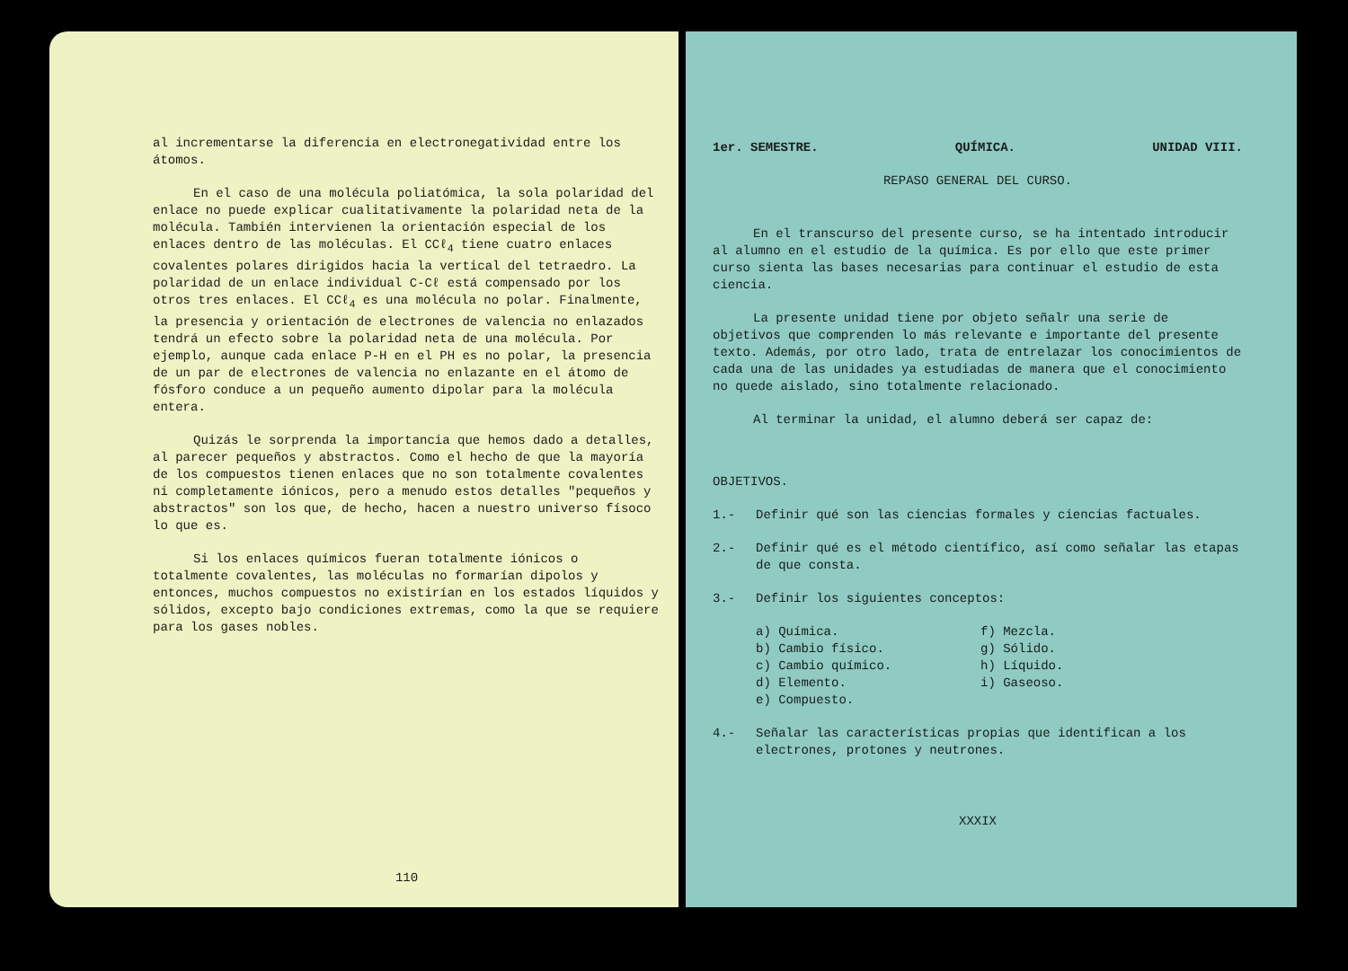al incrementarse la diferencia en electronegatividad entre los átomos.
En el caso de una molécula poliatómica, la sola polaridad del enlace no puede explicar cualitativamente la polaridad neta de la molécula. También intervienen la orientación especial de los enlaces dentro de las moléculas. El CCℓ<sub>4</sub> tiene cuatro enlaces covalentes polares dirigidos hacia la vertical del tetraedro. La polaridad de un enlace individual C-Cℓ está compensado por los otros tres enlaces. El CCℓ<sub>4</sub> es una molécula no polar. Finalmente, la presencia y orientación de electrones de valencia no enlazados tendrá un efecto sobre la polaridad neta de una molécula. Por ejemplo, aunque cada enlace P-H en el PH es no polar, la presencia de un par de electrones de valencia no enlazante en el átomo de fósforo conduce a un pequeño aumento dipolar para la molécula entera.
Quizás le sorprenda la importancia que hemos dado a detalles, al parecer pequeños y abstractos. Como el hecho de que la mayoría de los compuestos tienen enlaces que no son totalmente covalentes ni completamente iónicos, pero a menudo estos detalles "pequeños y abstractos" son los que, de hecho, hacen a nuestro universo físoco lo que es.
Si los enlaces químicos fueran totalmente iónicos o totalmente covalentes, las moléculas no formarían dipolos y entonces, muchos compuestos no existirían en los estados líquidos y sólidos, excepto bajo condiciones extremas, como la que se requiere para los gases nobles.
110
1er. SEMESTRE. QUÍMICA. UNIDAD VIII.
REPASO GENERAL DEL CURSO.
En el transcurso del presente curso, se ha intentado introducir al alumno en el estudio de la química. Es por ello que este primer curso sienta las bases necesarias para continuar el estudio de esta ciencia.
La presente unidad tiene por objeto señalr una serie de objetivos que comprenden lo más relevante e importante del presente texto. Además, por otro lado, trata de entrelazar los conocimientos de cada una de las unidades ya estudiadas de manera que el conocimiento no quede aislado, sino totalmente relacionado.
Al terminar la unidad, el alumno deberá ser capaz de:
OBJETIVOS.
1.- Definir qué son las ciencias formales y ciencias factuales.
2.- Definir qué es el método científico, así como señalar las etapas de que consta.
3.- Definir los siguientes conceptos:
a) Química.
b) Cambio físico.
c) Cambio químico.
d) Elemento.
e) Compuesto.
f) Mezcla.
g) Sólido.
h) Líquido.
i) Gaseoso.
4.- Señalar las características propias que identifican a los electrones, protones y neutrones.
XXXIX